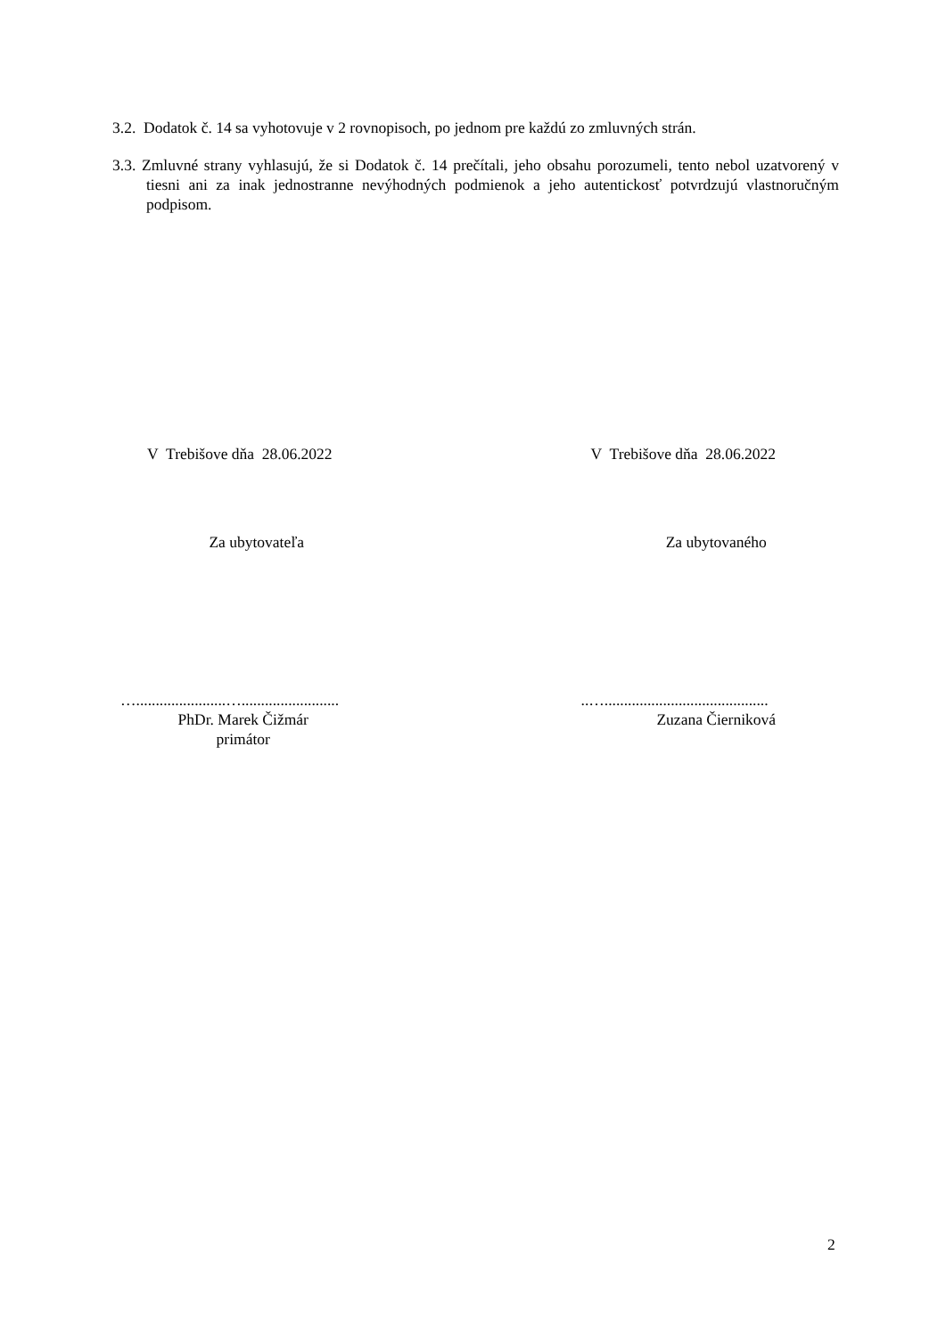3.2. Dodatok č. 14 sa vyhotovuje v 2 rovnopisoch, po jednom pre každú zo zmluvných strán.
3.3. Zmluvné strany vyhlasujú, že si Dodatok č. 14 prečítali, jeho obsahu porozumeli, tento nebol uzatvorený v tiesni ani za inak jednostranne nevýhodných podmienok a jeho autentickosť potvrdzujú vlastnoručným podpisom.
V Trebišove dňa 28.06.2022
Za ubytovateľa
….......................….........................
PhDr. Marek Čižmár
primátor
V Trebišove dňa 28.06.2022
Za ubytovaného
..…..........................................
Zuzana Čierniková
2